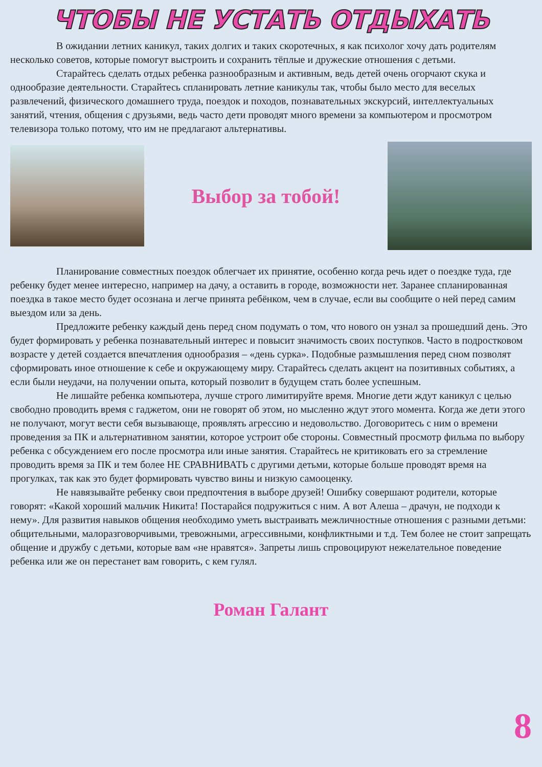ЧТОБЫ НЕ УСТАТЬ ОТДЫХАТЬ
В ожидании летних каникул, таких долгих и таких скоротечных, я как психолог хочу дать родителям несколько советов, которые помогут выстроить и сохранить тёплые и дружеские отношения с детьми.
Старайтесь сделать отдых ребенка разнообразным и активным, ведь детей очень огорчают скука и однообразие деятельности. Старайтесь спланировать летние каникулы так, чтобы было место для веселых развлечений, физического домашнего труда, поездок и походов, познавательных экскурсий, интеллектуальных занятий, чтения, общения с друзьями, ведь часто дети проводят много времени за компьютером и просмотром телевизора только потому, что им не предлагают альтернативы.
Выбор за тобой!
Планирование совместных поездок облегчает их принятие, особенно когда речь идет о поездке туда, где ребенку будет менее интересно, например на дачу, а оставить в городе, возможности нет. Заранее спланированная поездка в такое место будет осознана и легче принята ребёнком, чем в случае, если вы сообщите о ней перед самим выездом или за день.
Предложите ребенку каждый день перед сном подумать о том, что нового он узнал за прошедший день. Это будет формировать у ребенка познавательный интерес и повысит значимость своих поступков. Часто в подростковом возрасте у детей создается впечатления однообразия – «день сурка». Подобные размышления перед сном позволят сформировать иное отношение к себе и окружающему миру. Старайтесь сделать акцент на позитивных событиях, а если были неудачи, на получении опыта, который позволит в будущем стать более успешным.
Не лишайте ребенка компьютера, лучше строго лимитируйте время. Многие дети ждут каникул с целью свободно проводить время с гаджетом, они не говорят об этом, но мысленно ждут этого момента. Когда же дети этого не получают, могут вести себя вызывающе, проявлять агрессию и недовольство. Договоритесь с ним о времени проведения за ПК и альтернативном занятии, которое устроит обе стороны. Совместный просмотр фильма по выбору ребенка с обсуждением его после просмотра или иные занятия. Старайтесь не критиковать его за стремление проводить время за ПК и тем более НЕ СРАВНИВАТЬ с другими детьми, которые больше проводят время на прогулках, так как это будет формировать чувство вины и низкую самооценку.
Не навязывайте ребенку свои предпочтения в выборе друзей! Ошибку совершают родители, которые говорят: «Какой хороший мальчик Никита! Постарайся подружиться с ним. А вот Алеша – драчун, не подходи к нему». Для развития навыков общения необходимо уметь выстраивать межличностные отношения с разными детьми: общительными, малоразговорчивыми, тревожными, агрессивными, конфликтными и т.д. Тем более не стоит запрещать общение и дружбу с детьми, которые вам «не нравятся». Запреты лишь спровоцируют нежелательное поведение ребенка или же он перестанет вам говорить, с кем гулял.
Роман Галант
8